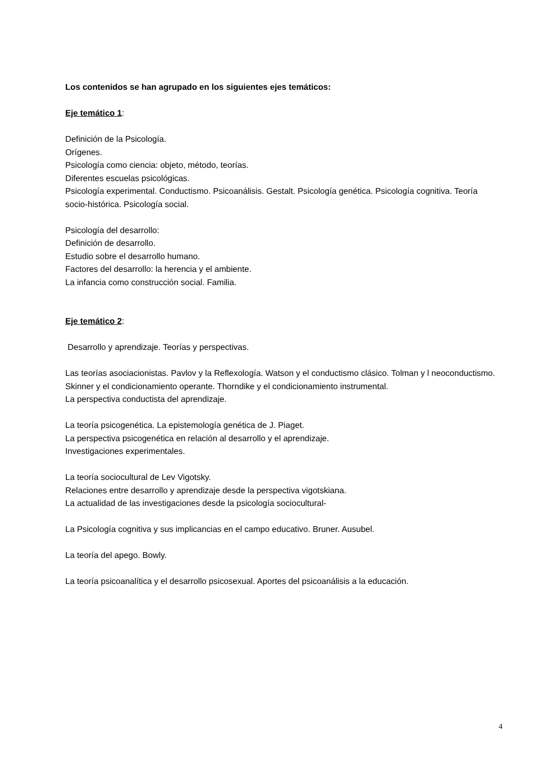Los contenidos se han agrupado en los siguientes ejes temáticos:
Eje temático 1:
Definición de la Psicología.
Orígenes.
Psicología como ciencia: objeto, método, teorías.
Diferentes escuelas psicológicas.
Psicología experimental. Conductismo. Psicoanálisis. Gestalt. Psicología genética. Psicología cognitiva. Teoría socio-histórica. Psicología social.
Psicología del desarrollo:
Definición de desarrollo.
Estudio sobre el desarrollo humano.
Factores del desarrollo: la herencia y el ambiente.
La infancia como construcción social. Familia.
Eje temático 2:
Desarrollo y aprendizaje. Teorías y perspectivas.
Las teorías asociacionistas. Pavlov y la Reflexología. Watson y el conductismo clásico. Tolman y l neoconductismo. Skinner y el condicionamiento operante. Thorndike y el condicionamiento instrumental.
La perspectiva conductista del aprendizaje.
La teoría psicogenética. La epistemología genética de J. Piaget.
La perspectiva psicogenética en relación al desarrollo y el aprendizaje.
Investigaciones experimentales.
La teoría sociocultural de Lev Vigotsky.
Relaciones entre desarrollo y aprendizaje desde la perspectiva vigotskiana.
La actualidad de las investigaciones desde la psicología sociocultural-
La Psicología cognitiva y sus implicancias en el campo educativo. Bruner. Ausubel.
La teoría del apego. Bowly.
La teoría psicoanalítica y el desarrollo psicosexual. Aportes del psicoanálisis a la educación.
4